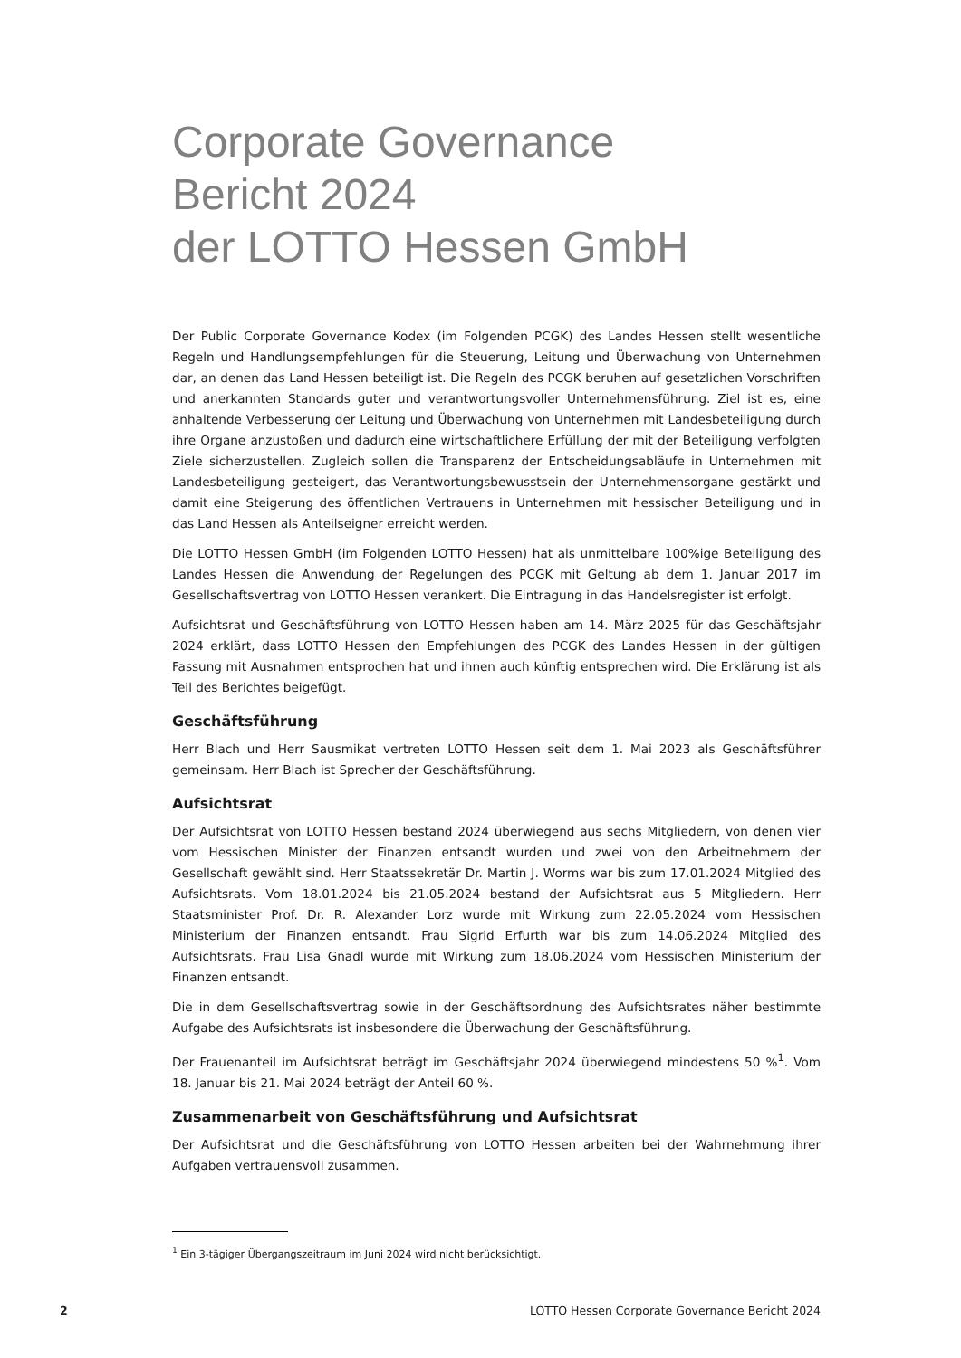Corporate Governance
Bericht 2024
der LOTTO Hessen GmbH
Der Public Corporate Governance Kodex (im Folgenden PCGK) des Landes Hessen stellt wesentliche Regeln und Handlungsempfehlungen für die Steuerung, Leitung und Überwachung von Unternehmen dar, an denen das Land Hessen beteiligt ist. Die Regeln des PCGK beruhen auf gesetzlichen Vorschriften und anerkannten Standards guter und verantwortungsvoller Unternehmensführung. Ziel ist es, eine anhaltende Verbesserung der Leitung und Überwachung von Unternehmen mit Landesbeteiligung durch ihre Organe anzustoßen und dadurch eine wirtschaftlichere Erfüllung der mit der Beteiligung verfolgten Ziele sicherzustellen. Zugleich sollen die Transparenz der Entscheidungsabläufe in Unternehmen mit Landesbeteiligung gesteigert, das Verantwortungsbewusstsein der Unternehmensorgane gestärkt und damit eine Steigerung des öffentlichen Vertrauens in Unternehmen mit hessischer Beteiligung und in das Land Hessen als Anteilseigner erreicht werden.
Die LOTTO Hessen GmbH (im Folgenden LOTTO Hessen) hat als unmittelbare 100%ige Beteiligung des Landes Hessen die Anwendung der Regelungen des PCGK mit Geltung ab dem 1. Januar 2017 im Gesellschaftsvertrag von LOTTO Hessen verankert. Die Eintragung in das Handelsregister ist erfolgt.
Aufsichtsrat und Geschäftsführung von LOTTO Hessen haben am 14. März 2025 für das Geschäftsjahr 2024 erklärt, dass LOTTO Hessen den Empfehlungen des PCGK des Landes Hessen in der gültigen Fassung mit Ausnahmen entsprochen hat und ihnen auch künftig entsprechen wird. Die Erklärung ist als Teil des Berichtes beigefügt.
Geschäftsführung
Herr Blach und Herr Sausmikat vertreten LOTTO Hessen seit dem 1. Mai 2023 als Geschäftsführer gemeinsam. Herr Blach ist Sprecher der Geschäftsführung.
Aufsichtsrat
Der Aufsichtsrat von LOTTO Hessen bestand 2024 überwiegend aus sechs Mitgliedern, von denen vier vom Hessischen Minister der Finanzen entsandt wurden und zwei von den Arbeitnehmern der Gesellschaft gewählt sind. Herr Staatssekretär Dr. Martin J. Worms war bis zum 17.01.2024 Mitglied des Aufsichtsrats. Vom 18.01.2024 bis 21.05.2024 bestand der Aufsichtsrat aus 5 Mitgliedern. Herr Staatsminister Prof. Dr. R. Alexander Lorz wurde mit Wirkung zum 22.05.2024 vom Hessischen Ministerium der Finanzen entsandt. Frau Sigrid Erfurth war bis zum 14.06.2024 Mitglied des Aufsichtsrats. Frau Lisa Gnadl wurde mit Wirkung zum 18.06.2024 vom Hessischen Ministerium der Finanzen entsandt.
Die in dem Gesellschaftsvertrag sowie in der Geschäftsordnung des Aufsichtsrates näher bestimmte Aufgabe des Aufsichtsrats ist insbesondere die Überwachung der Geschäftsführung.
Der Frauenanteil im Aufsichtsrat beträgt im Geschäftsjahr 2024 überwiegend mindestens 50 %<sup>1</sup>. Vom 18. Januar bis 21. Mai 2024 beträgt der Anteil 60 %.
Zusammenarbeit von Geschäftsführung und Aufsichtsrat
Der Aufsichtsrat und die Geschäftsführung von LOTTO Hessen arbeiten bei der Wahrnehmung ihrer Aufgaben vertrauensvoll zusammen.
<sup>1</sup> Ein 3-tägiger Übergangszeitraum im Juni 2024 wird nicht berücksichtigt.
2 LOTTO Hessen Corporate Governance Bericht 2024